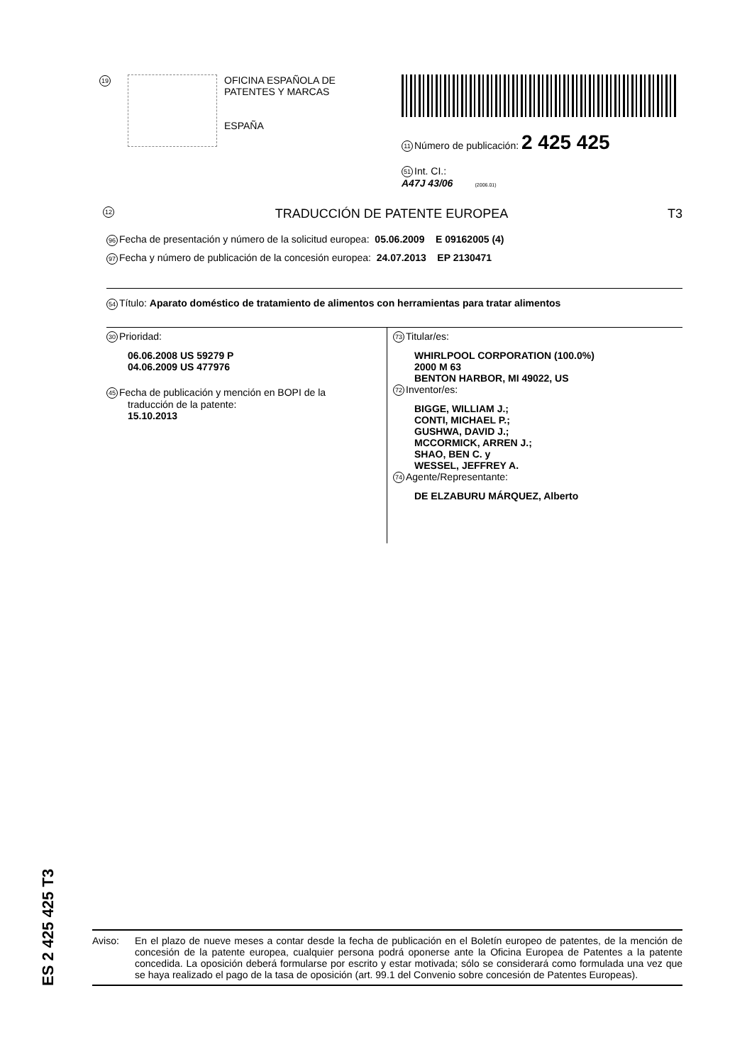19
OFICINA ESPAÑOLA DE
PATENTES Y MARCAS
ESPAÑA
11 Número de publicación: 2 425 425
51 Int. CI.:
A47J 43/06 (2006.01)
12 TRADUCCIÓN DE PATENTE EUROPEA T3
96 Fecha de presentación y número de la solicitud europea: 05.06.2009 E 09162005 (4)
97 Fecha y número de publicación de la concesión europea: 24.07.2013 EP 2130471
54 Título: Aparato doméstico de tratamiento de alimentos con herramientas para tratar alimentos
30 Prioridad:
06.06.2008 US 59279 P
04.06.2009 US 477976
45 Fecha de publicación y mención en BOPI de la
traducción de la patente:
15.10.2013
73 Titular/es:
WHIRLPOOL CORPORATION (100.0%)
2000 M 63
BENTON HARBOR, MI 49022, US
72 Inventor/es:
BIGGE, WILLIAM J.;
CONTI, MICHAEL P.;
GUSHWA, DAVID J.;
MCCORMICK, ARREN J.;
SHAO, BEN C. y
WESSEL, JEFFREY A.
74 Agente/Representante:
DE ELZABURU MÁRQUEZ, Alberto
Aviso: En el plazo de nueve meses a contar desde la fecha de publicación en el Boletín europeo de patentes, de la mención de concesión de la patente europea, cualquier persona podrá oponerse ante la Oficina Europea de Patentes a la patente concedida. La oposición deberá formularse por escrito y estar motivada; sólo se considerará como formulada una vez que se haya realizado el pago de la tasa de oposición (art. 99.1 del Convenio sobre concesión de Patentes Europeas).
ES 2 425 425 T3